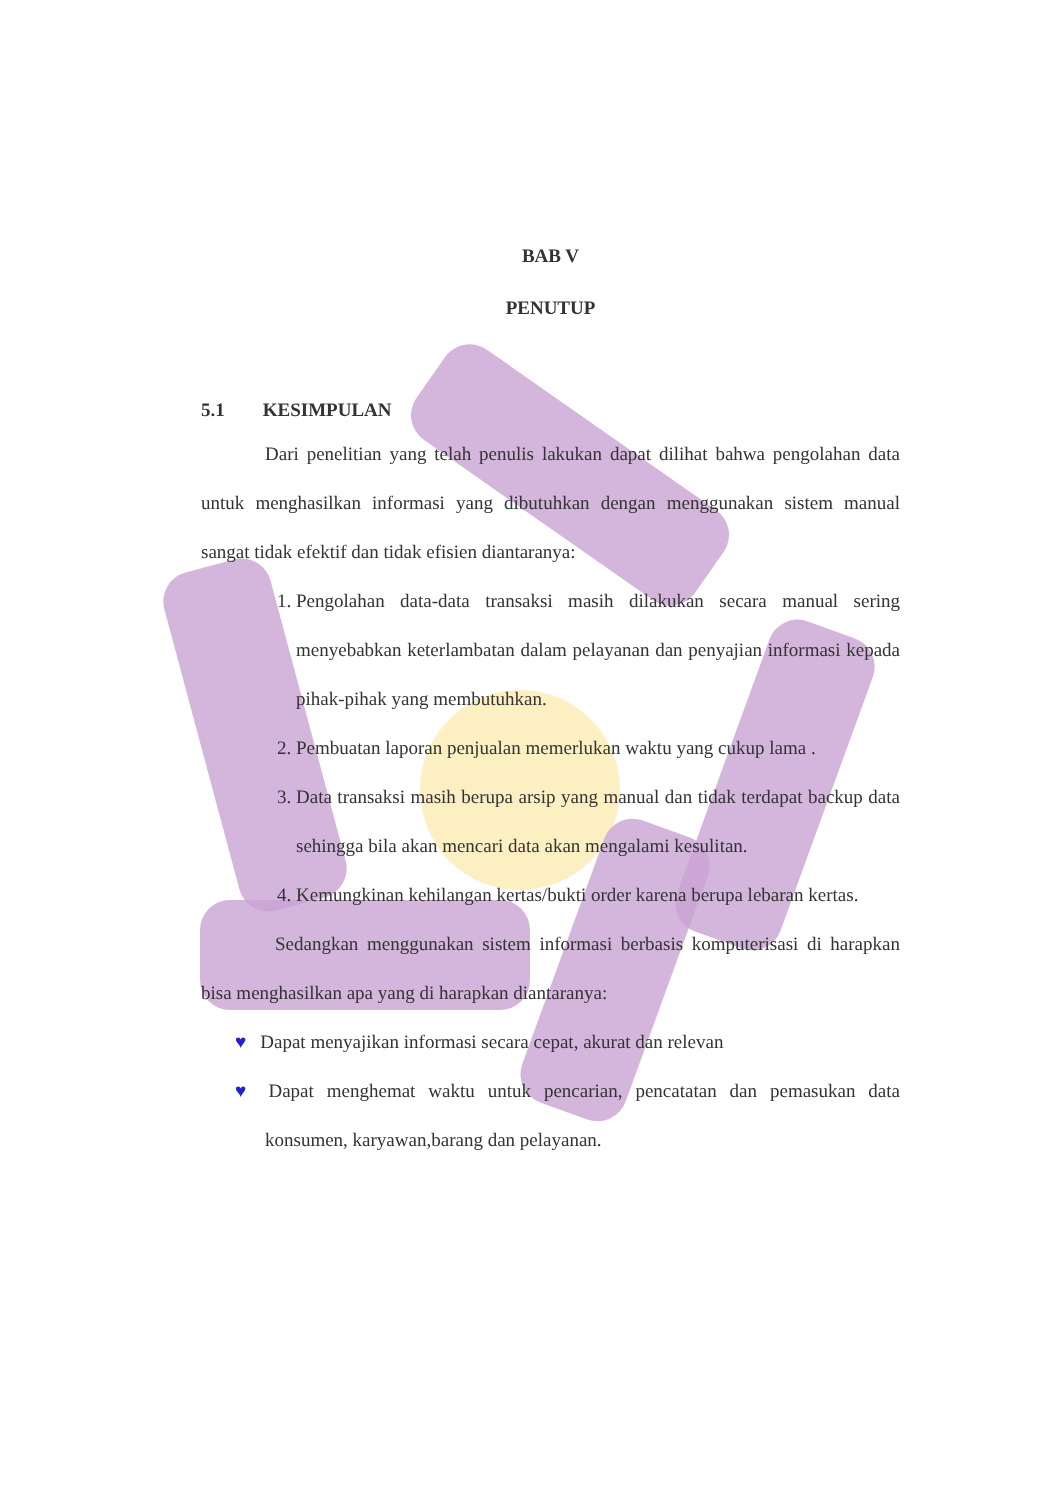BAB V
PENUTUP
5.1 KESIMPULAN
Dari penelitian yang telah penulis lakukan dapat dilihat bahwa pengolahan data untuk menghasilkan informasi yang dibutuhkan dengan menggunakan sistem manual sangat tidak efektif dan tidak efisien diantaranya:
1. Pengolahan data-data transaksi masih dilakukan secara manual sering menyebabkan keterlambatan dalam pelayanan dan penyajian informasi kepada pihak-pihak yang membutuhkan.
2. Pembuatan laporan penjualan memerlukan waktu yang cukup lama .
3. Data transaksi masih berupa arsip yang manual dan tidak terdapat backup data sehingga bila akan mencari data akan mengalami kesulitan.
4. Kemungkinan kehilangan kertas/bukti order karena berupa lebaran kertas.
Sedangkan menggunakan sistem informasi berbasis komputerisasi di harapkan bisa menghasilkan apa yang di harapkan diantaranya:
♥ Dapat menyajikan informasi secara cepat, akurat dan relevan
♥ Dapat menghemat waktu untuk pencarian, pencatatan dan pemasukan data konsumen, karyawan,barang dan pelayanan.